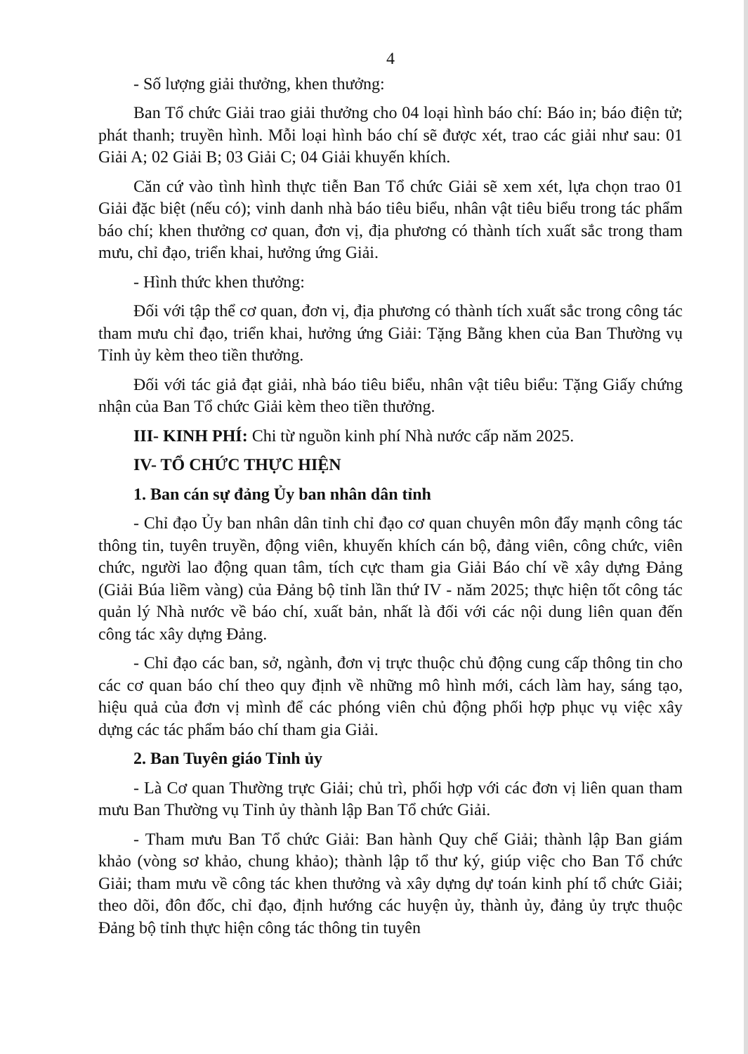4
- Số lượng giải thưởng, khen thưởng:
Ban Tổ chức Giải trao giải thưởng cho 04 loại hình báo chí: Báo in; báo điện tử; phát thanh; truyền hình. Mỗi loại hình báo chí sẽ được xét, trao các giải như sau: 01 Giải A; 02 Giải B; 03 Giải C; 04 Giải khuyến khích.
Căn cứ vào tình hình thực tiễn Ban Tổ chức Giải sẽ xem xét, lựa chọn trao 01 Giải đặc biệt (nếu có); vinh danh nhà báo tiêu biểu, nhân vật tiêu biểu trong tác phẩm báo chí; khen thưởng cơ quan, đơn vị, địa phương có thành tích xuất sắc trong tham mưu, chỉ đạo, triển khai, hưởng ứng Giải.
- Hình thức khen thưởng:
Đối với tập thể cơ quan, đơn vị, địa phương có thành tích xuất sắc trong công tác tham mưu chỉ đạo, triển khai, hưởng ứng Giải: Tặng Bằng khen của Ban Thường vụ Tỉnh ủy kèm theo tiền thưởng.
Đối với tác giả đạt giải, nhà báo tiêu biểu, nhân vật tiêu biểu: Tặng Giấy chứng nhận của Ban Tổ chức Giải kèm theo tiền thưởng.
III- KINH PHÍ: Chi từ nguồn kinh phí Nhà nước cấp năm 2025.
IV- TỔ CHỨC THỰC HIỆN
1. Ban cán sự đảng Ủy ban nhân dân tỉnh
- Chỉ đạo Ủy ban nhân dân tỉnh chỉ đạo cơ quan chuyên môn đẩy mạnh công tác thông tin, tuyên truyền, động viên, khuyến khích cán bộ, đảng viên, công chức, viên chức, người lao động quan tâm, tích cực tham gia Giải Báo chí về xây dựng Đảng (Giải Búa liềm vàng) của Đảng bộ tỉnh lần thứ IV - năm 2025; thực hiện tốt công tác quản lý Nhà nước về báo chí, xuất bản, nhất là đối với các nội dung liên quan đến công tác xây dựng Đảng.
- Chỉ đạo các ban, sở, ngành, đơn vị trực thuộc chủ động cung cấp thông tin cho các cơ quan báo chí theo quy định về những mô hình mới, cách làm hay, sáng tạo, hiệu quả của đơn vị mình để các phóng viên chủ động phối hợp phục vụ việc xây dựng các tác phẩm báo chí tham gia Giải.
2. Ban Tuyên giáo Tỉnh ủy
- Là Cơ quan Thường trực Giải; chủ trì, phối hợp với các đơn vị liên quan tham mưu Ban Thường vụ Tỉnh ủy thành lập Ban Tổ chức Giải.
- Tham mưu Ban Tổ chức Giải: Ban hành Quy chế Giải; thành lập Ban giám khảo (vòng sơ khảo, chung khảo); thành lập tổ thư ký, giúp việc cho Ban Tổ chức Giải; tham mưu về công tác khen thưởng và xây dựng dự toán kinh phí tổ chức Giải; theo dõi, đôn đốc, chỉ đạo, định hướng các huyện ủy, thành ủy, đảng ủy trực thuộc Đảng bộ tỉnh thực hiện công tác thông tin tuyên